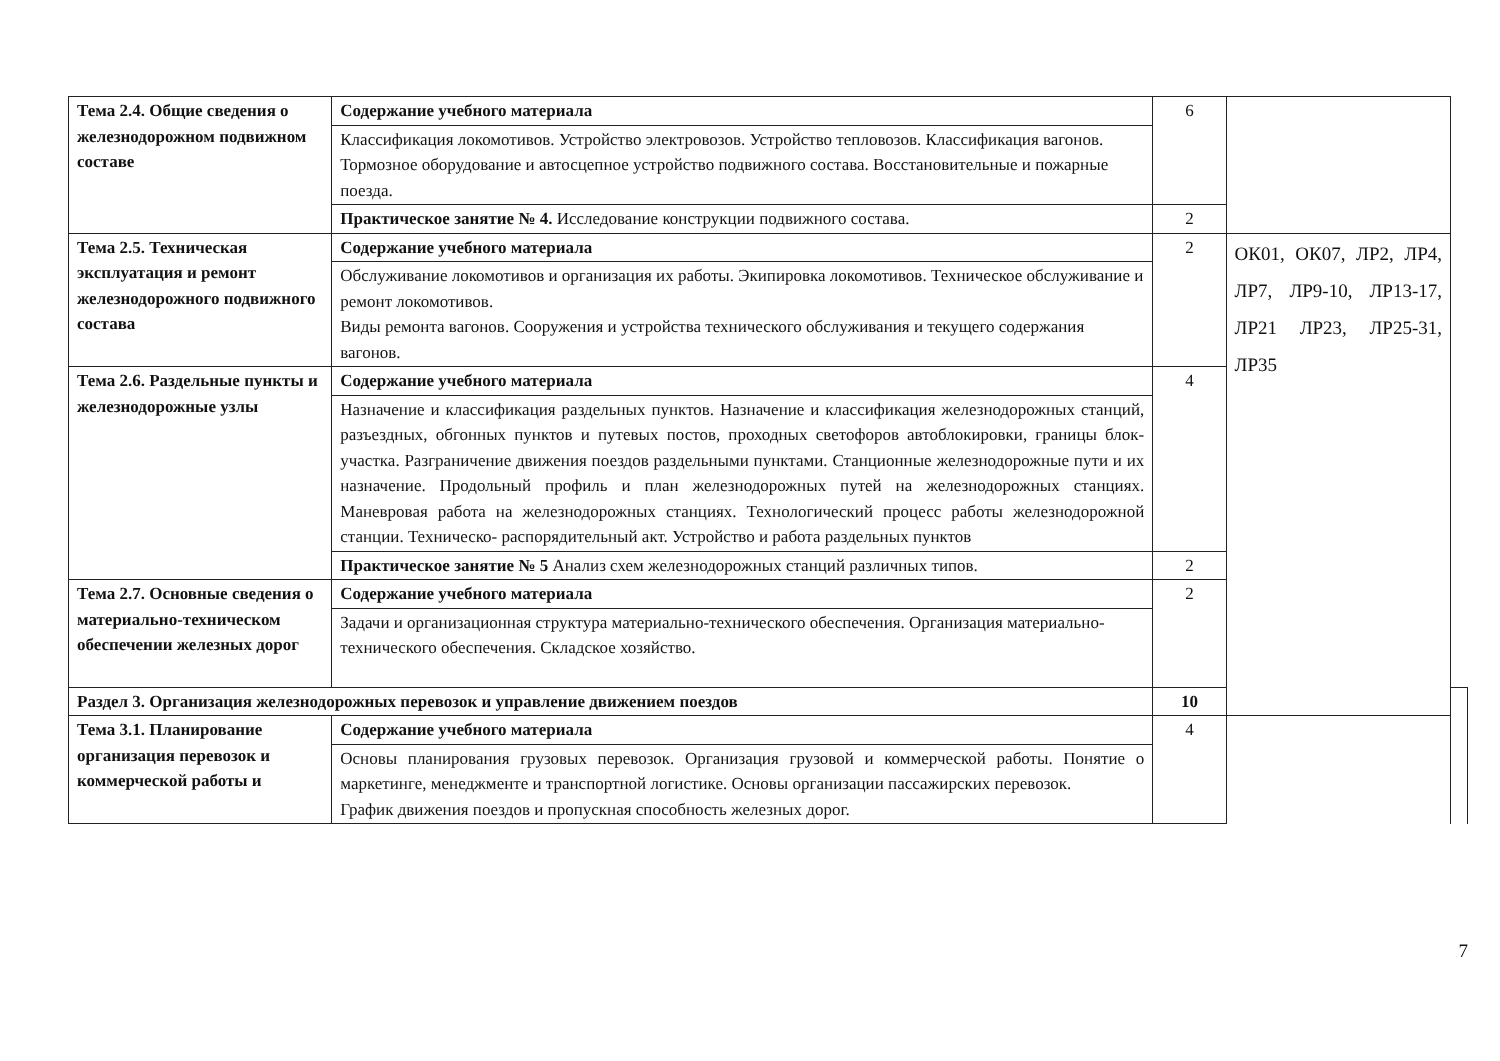| Тема 2.4. Общие сведения о железнодорожном подвижном составе | Содержание учебного материала | 6 | | |
| | Классификация локомотивов. Устройство электровозов. Устройство тепловозов. Классификация вагонов. Тормозное оборудование и автосцепное устройство подвижного состава. Восстановительные и пожарные поезда. | | | |
| | Практическое занятие № 4. Исследование конструкции подвижного состава. | 2 | | |
| Тема 2.5. Техническая эксплуатация и ремонт железнодорожного подвижного состава | Содержание учебного материала | 2 | ОК01, ОК07, ЛР2, ЛР4, ЛР7, ЛР9-10, ЛР13-17, ЛР21 ЛР23, ЛР25-31, ЛР35 | |
| | Обслуживание локомотивов и организация их работы. Экипировка локомотивов. Техническое обслуживание и ремонт локомотивов. Виды ремонта вагонов. Сооружения и устройства технического обслуживания и текущего содержания вагонов. | | | |
| Тема 2.6. Раздельные пункты и железнодорожные узлы | Содержание учебного материала | 4 | | |
| | Назначение и классификация раздельных пунктов. Назначение и классификация железнодорожных станций, разъездных, обгонных пунктов и путевых постов, проходных светофоров автоблокировки, границы блок-участка. Разграничение движения поездов раздельными пунктами. Станционные железнодорожные пути и их назначение. Продольный профиль и план железнодорожных путей на железнодорожных станциях. Маневровая работа на железнодорожных станциях. Технологический процесс работы железнодорожной станции. Техническо- распорядительный акт. Устройство и работа раздельных пунктов | | | |
| | Практическое занятие № 5 Анализ схем железнодорожных станций различных типов. | 2 | | |
| Тема 2.7. Основные сведения о материально-техническом обеспечении железных дорог | Содержание учебного материала | 2 | | |
| | Задачи и организационная структура материально-технического обеспечения. Организация материально-технического обеспечения. Складское хозяйство. | | | |
| Раздел 3. Организация железнодорожных перевозок и управление движением поездов | | 10 | | |
| Тема 3.1. Планирование организация перевозок и коммерческой работы и | Содержание учебного материала | 4 | | |
| | Основы планирования грузовых перевозок. Организация грузовой и коммерческой работы. Понятие о маркетинге, менеджменте и транспортной логистике. Основы организации пассажирских перевозок. График движения поездов и пропускная способность железных дорог. | | | |
7